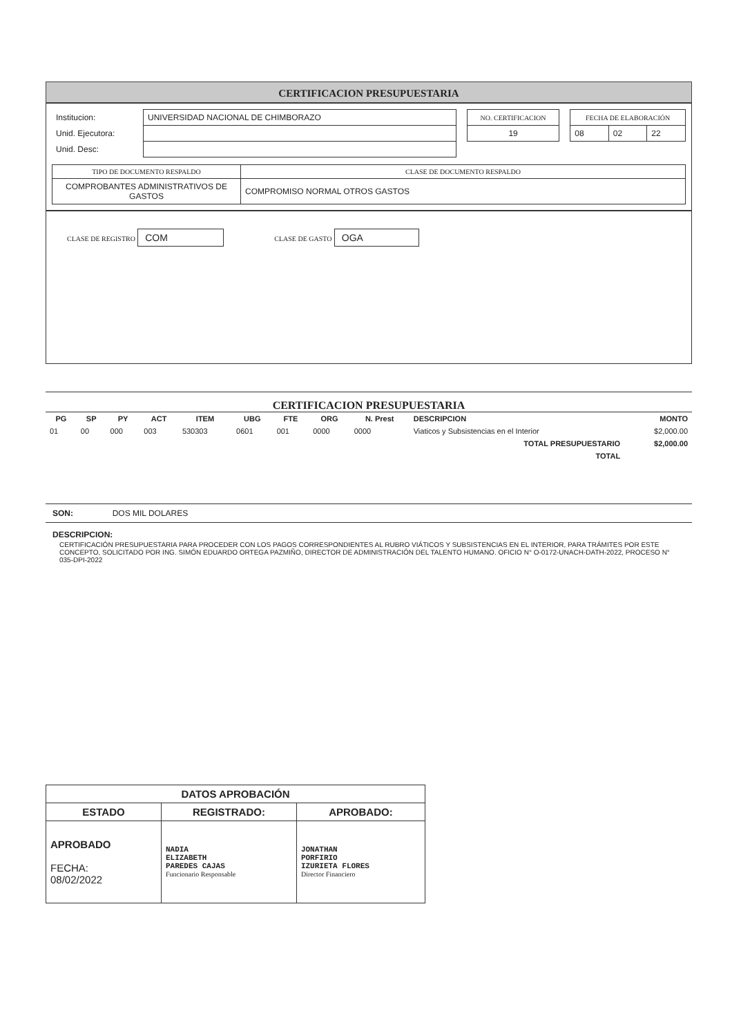CERTIFICACION PRESUPUESTARIA
| Institucion: | UNIVERSIDAD NACIONAL DE CHIMBORAZO | | NO. CERTIFICACION | | FECHA DE ELABORACIÓN | | |
| Unid. Ejecutora: | | | 19 | | 08 | 02 | 22 |
| Unid. Desc: | | | | | | | |
| TIPO DE DOCUMENTO RESPALDO | CLASE DE DOCUMENTO RESPALDO |
| --- | --- |
| COMPROBANTES ADMINISTRATIVOS DE GASTOS | COMPROMISO NORMAL OTROS GASTOS |
CLASE DE REGISTRO COM CLASE DE GASTO OGA
CERTIFICACION PRESUPUESTARIA
| PG | SP | PY | ACT | ITEM | UBG | FTE | ORG | N. Prest | DESCRIPCION | MONTO |
| --- | --- | --- | --- | --- | --- | --- | --- | --- | --- | --- |
| 01 | 00 | 000 | 003 | 530303 | 0601 | 001 | 0000 | 0000 | Viaticos y Subsistencias en el Interior | $2,000.00 |
| TOTAL PRESUPUESTARIO | | | | | | | | | | $2,000.00 |
| TOTAL | | | | | | | | | | |
SON: DOS MIL DOLARES
DESCRIPCION:
CERTIFICACIÓN PRESUPUESTARIA PARA PROCEDER CON LOS PAGOS CORRESPONDIENTES AL RUBRO VIÁTICOS Y SUBSISTENCIAS EN EL INTERIOR, PARA TRÁMITES POR ESTE CONCEPTO, SOLICITADO POR ING. SIMÓN EDUARDO ORTEGA PAZMIÑO, DIRECTOR DE ADMINISTRACIÓN DEL TALENTO HUMANO. OFICIO N° O-0172-UNACH-DATH-2022, PROCESO N° 035-DPI-2022
| DATOS APROBACIÓN | | |
| --- | --- | --- |
| ESTADO | REGISTRADO: | APROBADO: |
| APROBADO FECHA: 08/02/2022 | NADIA ELIZABETH PAREDES CAJAS Funcionario Responsable | JONATHAN PORFIRIO IZURIETA FLORES Director Financiero |